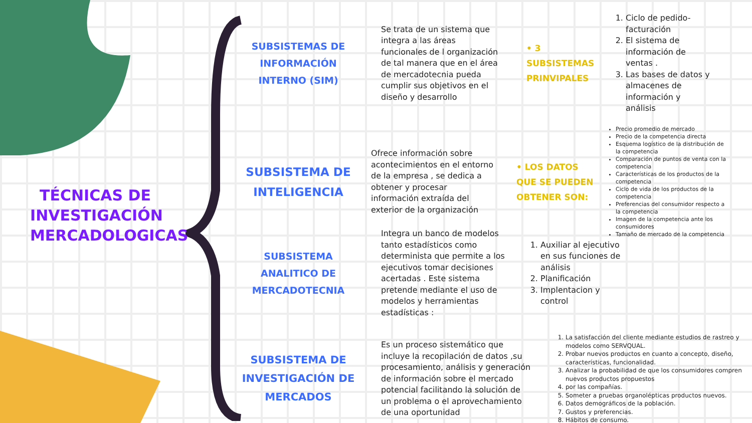TÉCNICAS DE INVESTIGACIÓN MERCADOLOGICAS
SUBSISTEMAS DE INFORMACIÓN INTERNO (SIM)
Se trata de un sistema que integra a las áreas funcionales de l organización de tal manera que en el área de mercadotecnia pueda cumplir sus objetivos en el diseño y desarrollo
• 3 SUBSISTEMAS PRINVIPALES
1. Ciclo de pedido-facturación
2. El sistema de información de ventas .
3. Las bases de datos y almacenes de información y análisis
SUBSISTEMA DE INTELIGENCIA
Ofrece información sobre acontecimientos en el entorno de la empresa , se dedica a obtener y procesar información extraída del exterior de la organización
• LOS DATOS QUE SE PUEDEN OBTENER SON:
Precio promedio de mercado
Precio de la competencia directa
Esquema logístico de la distribución de la competencia
Comparación de puntos de venta con la competencia
Características de los productos de la competencia
Ciclo de vida de los productos de la competencia
Preferencias del consumidor respecto a la competencia
Imagen de la competencia ante los consumidores
Tamaño de mercado de la competencia
SUBSISTEMA ANALITICO DE MERCADOTECNIA
Integra un banco de modelos tanto estadísticos como determinista que permite a los ejecutivos tomar decisiones acertadas . Este sistema pretende mediante el uso de modelos y herramientas estadísticas :
1. Auxiliar al ejecutivo en sus funciones de análisis
2. Planificación
3. Implentacion y control
SUBSISTEMA DE INVESTIGACIÓN DE MERCADOS
Es un proceso sistemático que incluye la recopilación de datos ,su procesamiento, análisis y generación de información sobre el mercado potencial facilitando la solución de un problema o el aprovechamiento de una oportunidad
1. La satisfacción del cliente mediante estudios de rastreo y modelos como SERVQUAL.
2. Probar nuevos productos en cuanto a concepto, diseño, características, funcionalidad.
3. Analizar la probabilidad de que los consumidores compren nuevos productos propuestos
4. por las compañías.
5. Someter a pruebas organolépticas productos nuevos.
6. Datos demográficos de la población.
7. Gustos y preferencias.
8. Hábitos de consumo.